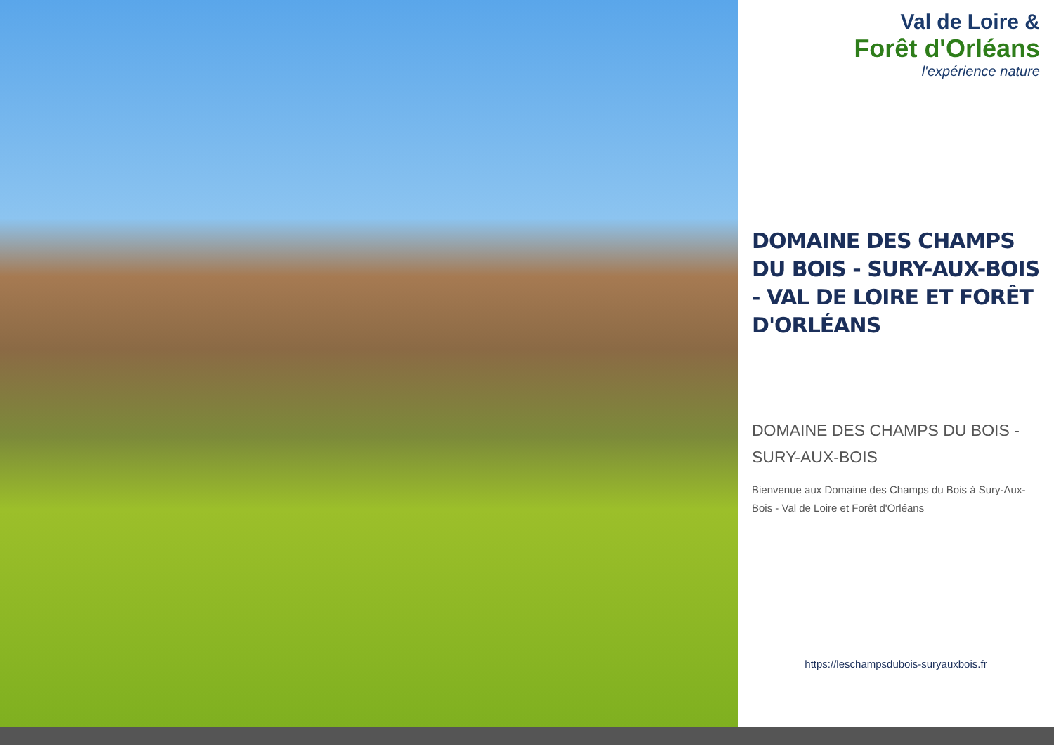Val de Loire &
Forêt d'Orléans
l'expérience nature
DOMAINE DES CHAMPS DU BOIS - SURY-AUX-BOIS - VAL DE LOIRE ET FORÊT D'ORLÉANS
DOMAINE DES CHAMPS DU BOIS - SURY-AUX-BOIS
Bienvenue aux Domaine des Champs du Bois à Sury-Aux-Bois - Val de Loire et Forêt d'Orléans
https://leschampsdubois-suryauxbois.fr